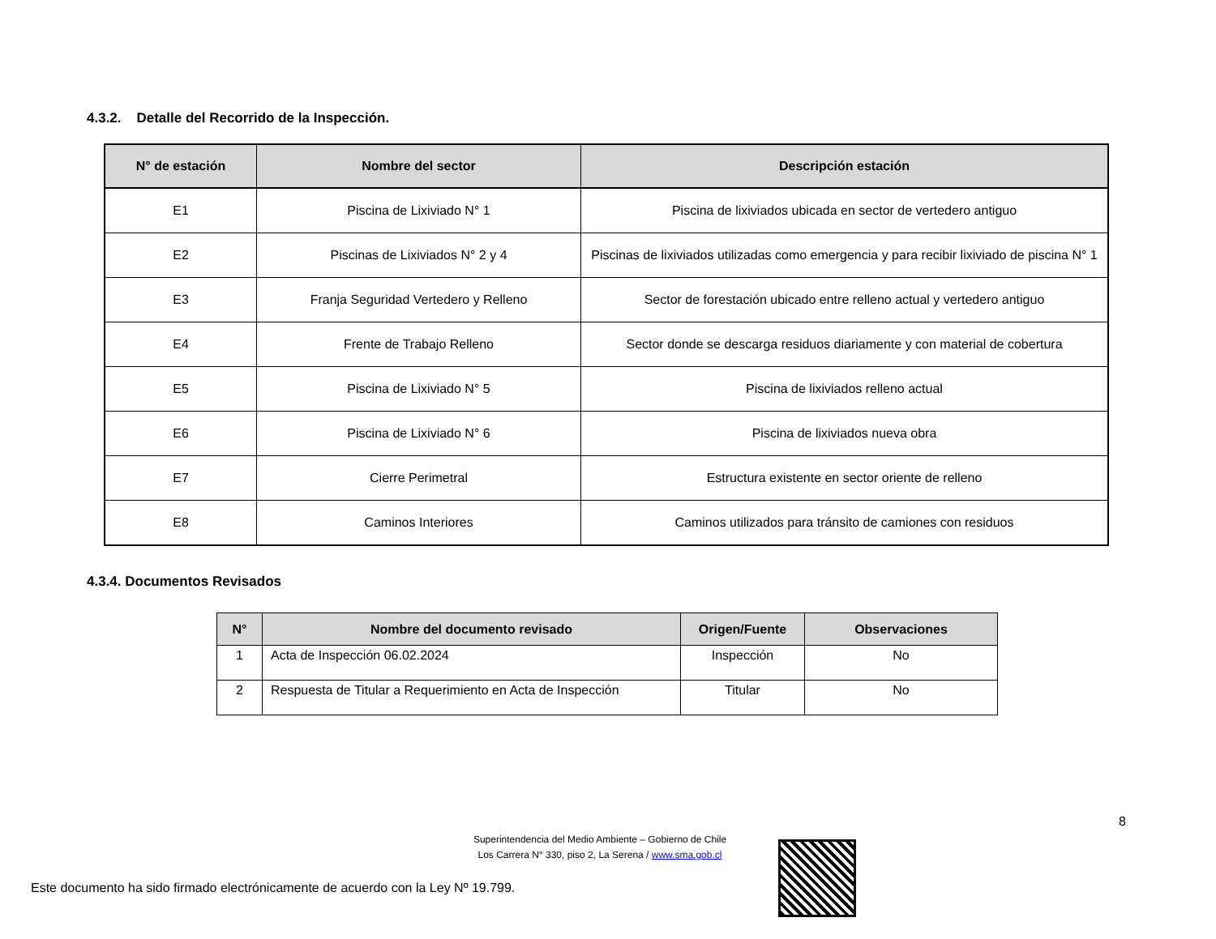4.3.2. Detalle del Recorrido de la Inspección.
| N° de estación | Nombre del sector | Descripción estación |
| --- | --- | --- |
| E1 | Piscina de Lixiviado N° 1 | Piscina de lixiviados ubicada en sector de vertedero antiguo |
| E2 | Piscinas de Lixiviados N° 2 y 4 | Piscinas de lixiviados utilizadas como emergencia y para recibir lixiviado de piscina N° 1 |
| E3 | Franja Seguridad Vertedero y Relleno | Sector de forestación ubicado entre relleno actual y vertedero antiguo |
| E4 | Frente de Trabajo Relleno | Sector donde se descarga residuos diariamente y con material de cobertura |
| E5 | Piscina de Lixiviado N° 5 | Piscina de lixiviados relleno actual |
| E6 | Piscina de Lixiviado N° 6 | Piscina de lixiviados nueva obra |
| E7 | Cierre Perimetral | Estructura existente en sector oriente de relleno |
| E8 | Caminos Interiores | Caminos utilizados para tránsito de camiones con residuos |
4.3.4. Documentos Revisados
| N° | Nombre del documento revisado | Origen/Fuente | Observaciones |
| --- | --- | --- | --- |
| 1 | Acta de Inspección 06.02.2024 | Inspección | No |
| 2 | Respuesta de Titular a Requerimiento en Acta de Inspección | Titular | No |
8
Superintendencia del Medio Ambiente – Gobierno de Chile
Los Carrera N° 330, piso 2, La Serena / www.sma.gob.cl
Este documento ha sido firmado electrónicamente de acuerdo con la Ley Nº 19.799.